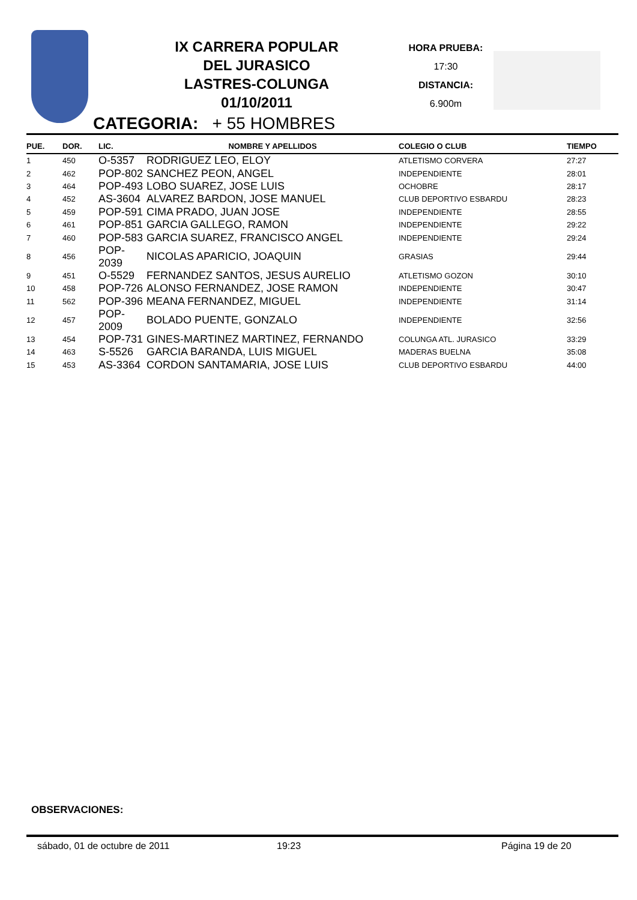IX CARRERA POPULAR
DEL JURASICO
LASTRES-COLUNGA
01/10/2011
HORA PRUEBA:
17:30
DISTANCIA:
6.900m
CATEGORIA: + 55 HOMBRES
| PUE. | DOR. | LIC. | NOMBRE Y APELLIDOS | COLEGIO O CLUB | TIEMPO |
| --- | --- | --- | --- | --- | --- |
| 1 | 450 | O-5357 | RODRIGUEZ LEO, ELOY | ATLETISMO CORVERA | 27:27 |
| 2 | 462 | POP-802 | SANCHEZ PEON, ANGEL | INDEPENDIENTE | 28:01 |
| 3 | 464 | POP-493 | LOBO SUAREZ, JOSE LUIS | OCHOBRE | 28:17 |
| 4 | 452 | AS-3604 | ALVAREZ BARDON, JOSE MANUEL | CLUB DEPORTIVO ESBARDU | 28:23 |
| 5 | 459 | POP-591 | CIMA PRADO, JUAN JOSE | INDEPENDIENTE | 28:55 |
| 6 | 461 | POP-851 | GARCIA GALLEGO, RAMON | INDEPENDIENTE | 29:22 |
| 7 | 460 | POP-583 | GARCIA SUAREZ, FRANCISCO ANGEL | INDEPENDIENTE | 29:24 |
| 8 | 456 | POP-2039 | NICOLAS APARICIO, JOAQUIN | GRASIAS | 29:44 |
| 9 | 451 | O-5529 | FERNANDEZ SANTOS, JESUS AURELIO | ATLETISMO GOZON | 30:10 |
| 10 | 458 | POP-726 | ALONSO FERNANDEZ, JOSE RAMON | INDEPENDIENTE | 30:47 |
| 11 | 562 | POP-396 | MEANA FERNANDEZ, MIGUEL | INDEPENDIENTE | 31:14 |
| 12 | 457 | POP-2009 | BOLADO PUENTE, GONZALO | INDEPENDIENTE | 32:56 |
| 13 | 454 | POP-731 | GINES-MARTINEZ MARTINEZ, FERNANDO | COLUNGA ATL. JURASICO | 33:29 |
| 14 | 463 | S-5526 | GARCIA BARANDA, LUIS MIGUEL | MADERAS BUELNA | 35:08 |
| 15 | 453 | AS-3364 | CORDON SANTAMARIA, JOSE LUIS | CLUB DEPORTIVO ESBARDU | 44:00 |
OBSERVACIONES:
sábado, 01 de octubre de 2011 19:23 Página 19 de 20